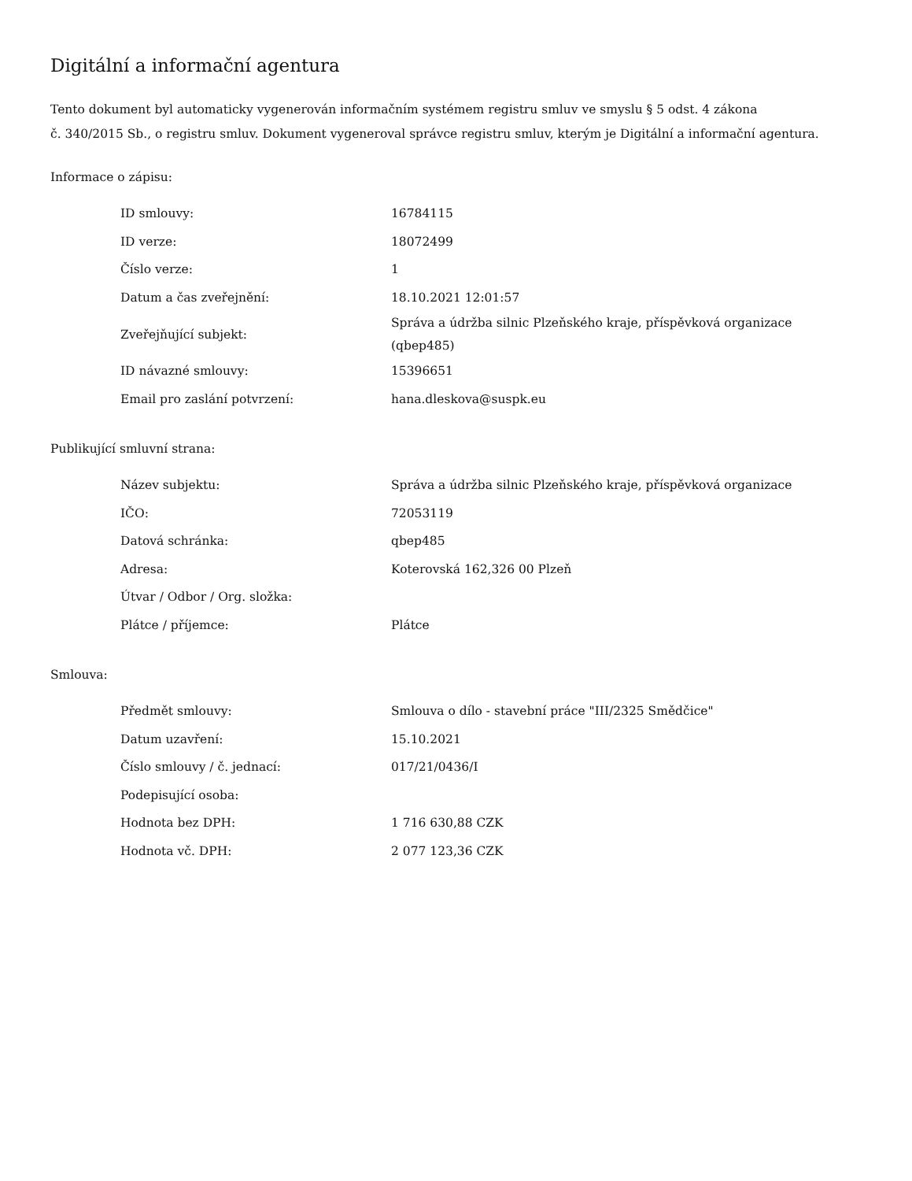Digitální a informační agentura
Tento dokument byl automaticky vygenerován informačním systémem registru smluv ve smyslu § 5 odst. 4 zákona
č. 340/2015 Sb., o registru smluv. Dokument vygeneroval správce registru smluv, kterým je Digitální a informační agentura.
Informace o zápisu:
| ID smlouvy: | 16784115 |
| ID verze: | 18072499 |
| Číslo verze: | 1 |
| Datum a čas zveřejnění: | 18.10.2021 12:01:57 |
| Zveřejňující subjekt: | Správa a údržba silnic Plzeňského kraje, příspěvková organizace (qbep485) |
| ID návazné smlouvy: | 15396651 |
| Email pro zaslání potvrzení: | hana.dleskova@suspk.eu |
Publikující smluvní strana:
| Název subjektu: | Správa a údržba silnic Plzeňského kraje, příspěvková organizace |
| IČO: | 72053119 |
| Datová schránka: | qbep485 |
| Adresa: | Koterovská 162,326 00 Plzeň |
| Útvar / Odbor / Org. složka: | |
| Plátce / příjemce: | Plátce |
Smlouva:
| Předmět smlouvy: | Smlouva o dílo - stavební práce "III/2325 Smědčice" |
| Datum uzavření: | 15.10.2021 |
| Číslo smlouvy / č. jednací: | 017/21/0436/I |
| Podepisující osoba: | |
| Hodnota bez DPH: | 1 716 630,88 CZK |
| Hodnota vč. DPH: | 2 077 123,36 CZK |